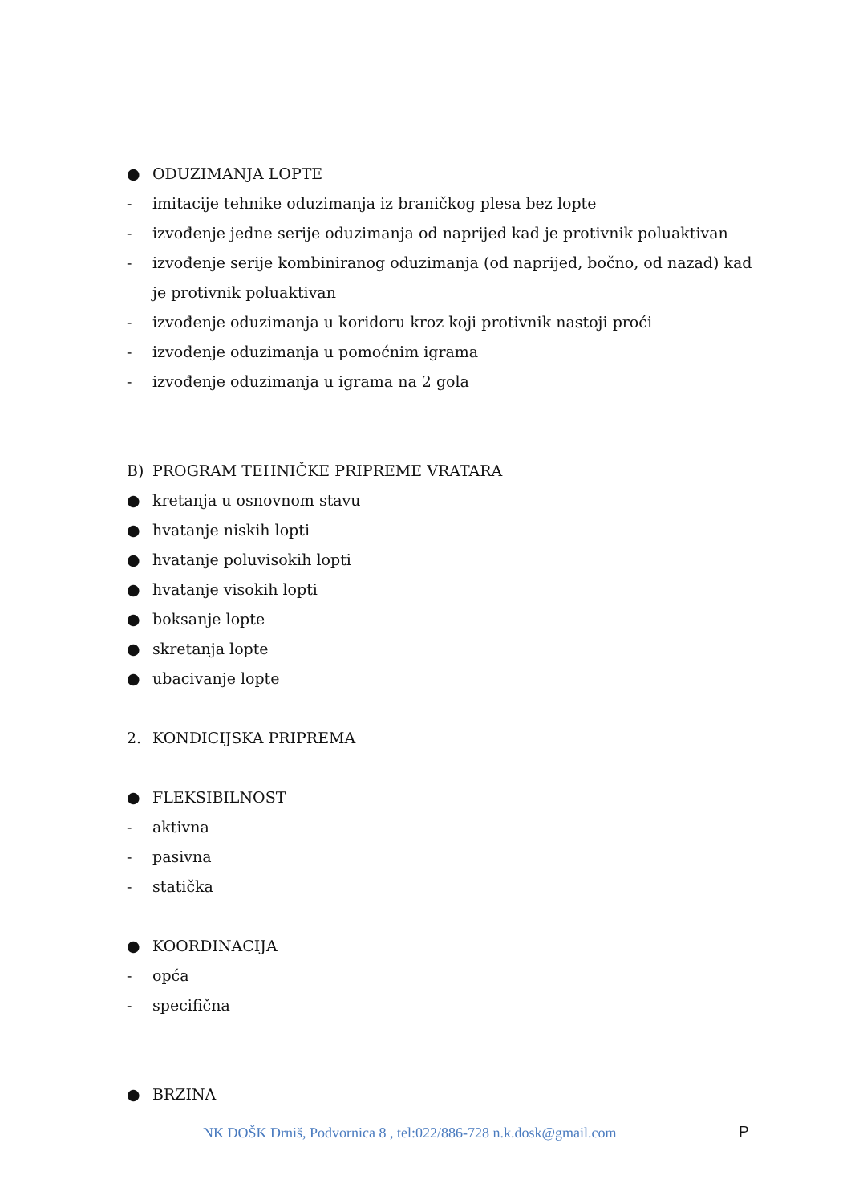● ODUZIMANJA LOPTE
- imitacije tehnike oduzimanja iz braničkog plesa bez lopte
- izvođenje jedne serije oduzimanja od naprijed kad je protivnik poluaktivan
- izvođenje serije kombiniranog oduzimanja (od naprijed, bočno, od nazad) kad je protivnik poluaktivan
- izvođenje oduzimanja u koridoru kroz koji protivnik nastoji proći
- izvođenje oduzimanja u pomoćnim igrama
- izvođenje oduzimanja u igrama na 2 gola
B) PROGRAM TEHNIČKE PRIPREME VRATARA
● kretanja u osnovnom stavu
● hvatanje niskih lopti
● hvatanje poluvisokih lopti
● hvatanje visokih lopti
● boksanje lopte
● skretanja lopte
● ubacivanje lopte
2. KONDICIJSKA PRIPREMA
● FLEKSIBILNOST
- aktivna
- pasivna
- statička
● KOORDINACIJA
- opća
- specifična
● BRZINA
NK DOŠK Drniš, Podvornica 8 , tel:022/886-728 n.k.dosk@gmail.com P